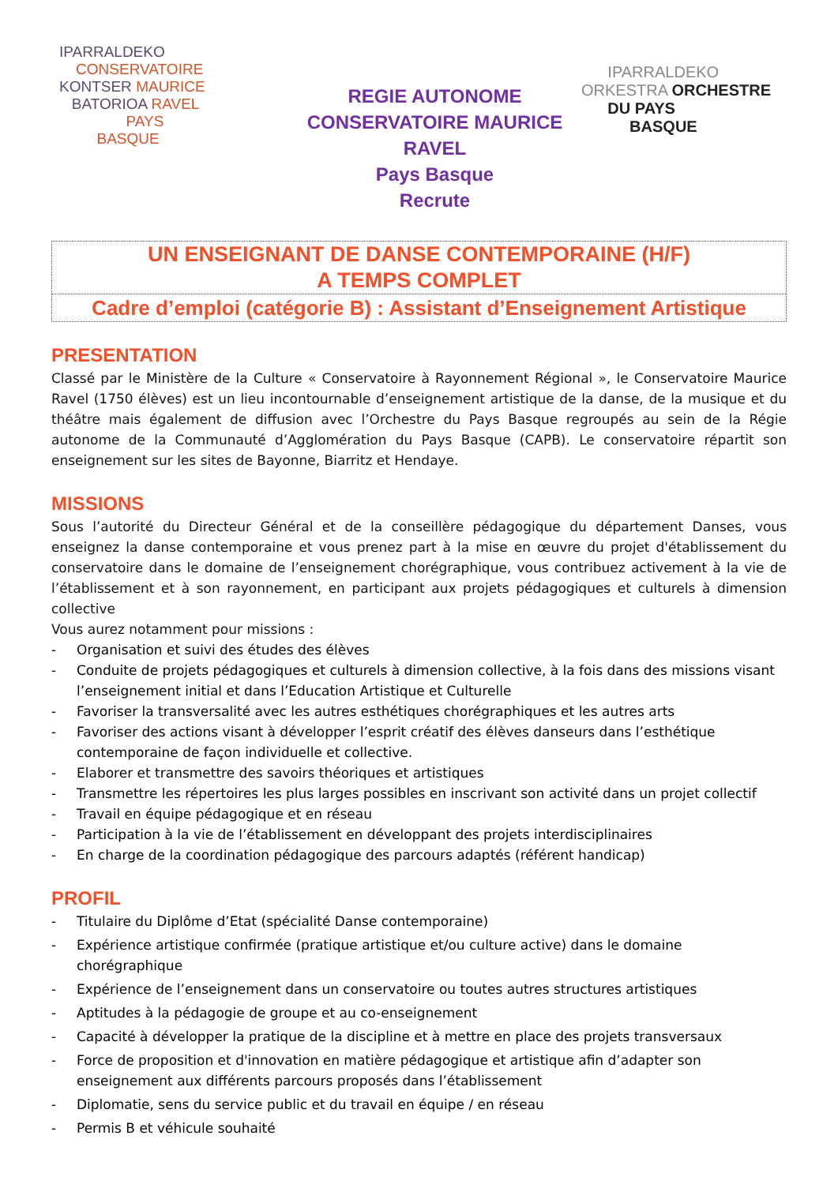IPARRALDEKO
CONSERVATOIRE
KONTSER MAURICE
BATORIOA RAVEL
PAYS
BASQUE
REGIE AUTONOME
CONSERVATOIRE MAURICE
RAVEL
Pays Basque
Recrute
IPARRALDEKO
ORKESTRA ORCHESTRE
DU PAYS
BASQUE
UN ENSEIGNANT DE DANSE CONTEMPORAINE (H/F)
A TEMPS COMPLET
Cadre d’emploi (catégorie B) : Assistant d’Enseignement Artistique
PRESENTATION
Classé par le Ministère de la Culture « Conservatoire à Rayonnement Régional », le Conservatoire Maurice Ravel (1750 élèves) est un lieu incontournable d’enseignement artistique de la danse, de la musique et du théâtre mais également de diffusion avec l’Orchestre du Pays Basque regroupés au sein de la Régie autonome de la Communauté d’Agglomération du Pays Basque (CAPB). Le conservatoire répartit son enseignement sur les sites de Bayonne, Biarritz et Hendaye.
MISSIONS
Sous l’autorité du Directeur Général et de la conseillère pédagogique du département Danses, vous enseignez la danse contemporaine et vous prenez part à la mise en œuvre du projet d'établissement du conservatoire dans le domaine de l’enseignement chorégraphique, vous contribuez activement à la vie de l’établissement et à son rayonnement, en participant aux projets pédagogiques et culturels à dimension collective
Vous aurez notamment pour missions :
- Organisation et suivi des études des élèves
- Conduite de projets pédagogiques et culturels à dimension collective, à la fois dans des missions visant l’enseignement initial et dans l’Education Artistique et Culturelle
- Favoriser la transversalité avec les autres esthétiques chorégraphiques et les autres arts
- Favoriser des actions visant à développer l’esprit créatif des élèves danseurs dans l’esthétique contemporaine de façon individuelle et collective.
- Elaborer et transmettre des savoirs théoriques et artistiques
- Transmettre les répertoires les plus larges possibles en inscrivant son activité dans un projet collectif
- Travail en équipe pédagogique et en réseau
- Participation à la vie de l’établissement en développant des projets interdisciplinaires
- En charge de la coordination pédagogique des parcours adaptés (référent handicap)
PROFIL
- Titulaire du Diplôme d’Etat (spécialité Danse contemporaine)
- Expérience artistique confirmée (pratique artistique et/ou culture active) dans le domaine chorégraphique
- Expérience de l’enseignement dans un conservatoire ou toutes autres structures artistiques
- Aptitudes à la pédagogie de groupe et au co-enseignement
- Capacité à développer la pratique de la discipline et à mettre en place des projets transversaux
- Force de proposition et d'innovation en matière pédagogique et artistique afin d’adapter son enseignement aux différents parcours proposés dans l’établissement
- Diplomatie, sens du service public et du travail en équipe / en réseau
- Permis B et véhicule souhaité